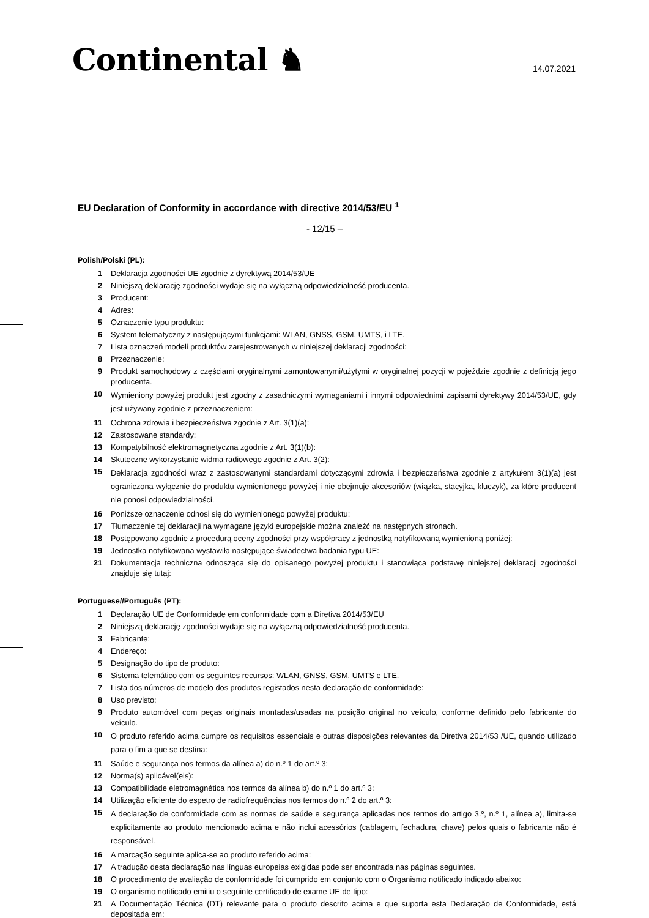Continental ♞
14.07.2021
EU Declaration of Conformity in accordance with directive 2014/53/EU <sup>1</sup>
- 12/15 –
Polish/Polski (PL):
1 Deklaracja zgodności UE zgodnie z dyrektywą 2014/53/UE
2 Niniejszą deklarację zgodności wydaje się na wyłączną odpowiedzialność producenta.
3 Producent:
4 Adres:
5 Oznaczenie typu produktu:
6 System telematyczny z następującymi funkcjami: WLAN, GNSS, GSM, UMTS, i LTE.
7 Lista oznaczeń modeli produktów zarejestrowanych w niniejszej deklaracji zgodności:
8 Przeznaczenie:
9 Produkt samochodowy z częściami oryginalnymi zamontowanymi/użytymi w oryginalnej pozycji w pojeździe zgodnie z definicją jego producenta.
10 Wymieniony powyżej produkt jest zgodny z zasadniczymi wymaganiami i innymi odpowiednimi zapisami dyrektywy 2014/53/UE, gdy jest używany zgodnie z przeznaczeniem:
11 Ochrona zdrowia i bezpieczeństwa zgodnie z Art. 3(1)(a):
12 Zastosowane standardy:
13 Kompatybilność elektromagnetyczna zgodnie z Art. 3(1)(b):
14 Skuteczne wykorzystanie widma radiowego zgodnie z Art. 3(2):
15 Deklaracja zgodności wraz z zastosowanymi standardami dotyczącymi zdrowia i bezpieczeństwa zgodnie z artykułem 3(1)(a) jest ograniczona wyłącznie do produktu wymienionego powyżej i nie obejmuje akcesoriów (wiązka, stacyjka, kluczyk), za które producent nie ponosi odpowiedzialności.
16 Poniższe oznaczenie odnosi się do wymienionego powyżej produktu:
17 Tłumaczenie tej deklaracji na wymagane języki europejskie można znaleźć na następnych stronach.
18 Postępowano zgodnie z procedurą oceny zgodności przy współpracy z jednostką notyfikowaną wymienioną poniżej:
19 Jednostka notyfikowana wystawiła następujące świadectwa badania typu UE:
21 Dokumentacja techniczna odnosząca się do opisanego powyżej produktu i stanowiąca podstawę niniejszej deklaracji zgodności znajduje się tutaj:
Portuguese//Português (PT):
1 Declaração UE de Conformidade em conformidade com a Diretiva 2014/53/EU
2 Niniejszą deklarację zgodności wydaje się na wyłączną odpowiedzialność producenta.
3 Fabricante:
4 Endereço:
5 Designação do tipo de produto:
6 Sistema telemático com os seguintes recursos: WLAN, GNSS, GSM, UMTS e LTE.
7 Lista dos números de modelo dos produtos registados nesta declaração de conformidade:
8 Uso previsto:
9 Produto automóvel com peças originais montadas/usadas na posição original no veículo, conforme definido pelo fabricante do veículo.
10 O produto referido acima cumpre os requisitos essenciais e outras disposições relevantes da Diretiva 2014/53 /UE, quando utilizado para o fim a que se destina:
11 Saúde e segurança nos termos da alínea a) do n.º 1 do art.º 3:
12 Norma(s) aplicável(eis):
13 Compatibilidade eletromagnética nos termos da alínea b) do n.º 1 do art.º 3:
14 Utilização eficiente do espetro de radiofrequências nos termos do n.º 2 do art.º 3:
15 A declaração de conformidade com as normas de saúde e segurança aplicadas nos termos do artigo 3.º, n.º 1, alínea a), limita-se explicitamente ao produto mencionado acima e não inclui acessórios (cablagem, fechadura, chave) pelos quais o fabricante não é responsável.
16 A marcação seguinte aplica-se ao produto referido acima:
17 A tradução desta declaração nas línguas europeias exigidas pode ser encontrada nas páginas seguintes.
18 O procedimento de avaliação de conformidade foi cumprido em conjunto com o Organismo notificado indicado abaixo:
19 O organismo notificado emitiu o seguinte certificado de exame UE de tipo:
21 A Documentação Técnica (DT) relevante para o produto descrito acima e que suporta esta Declaração de Conformidade, está depositada em: